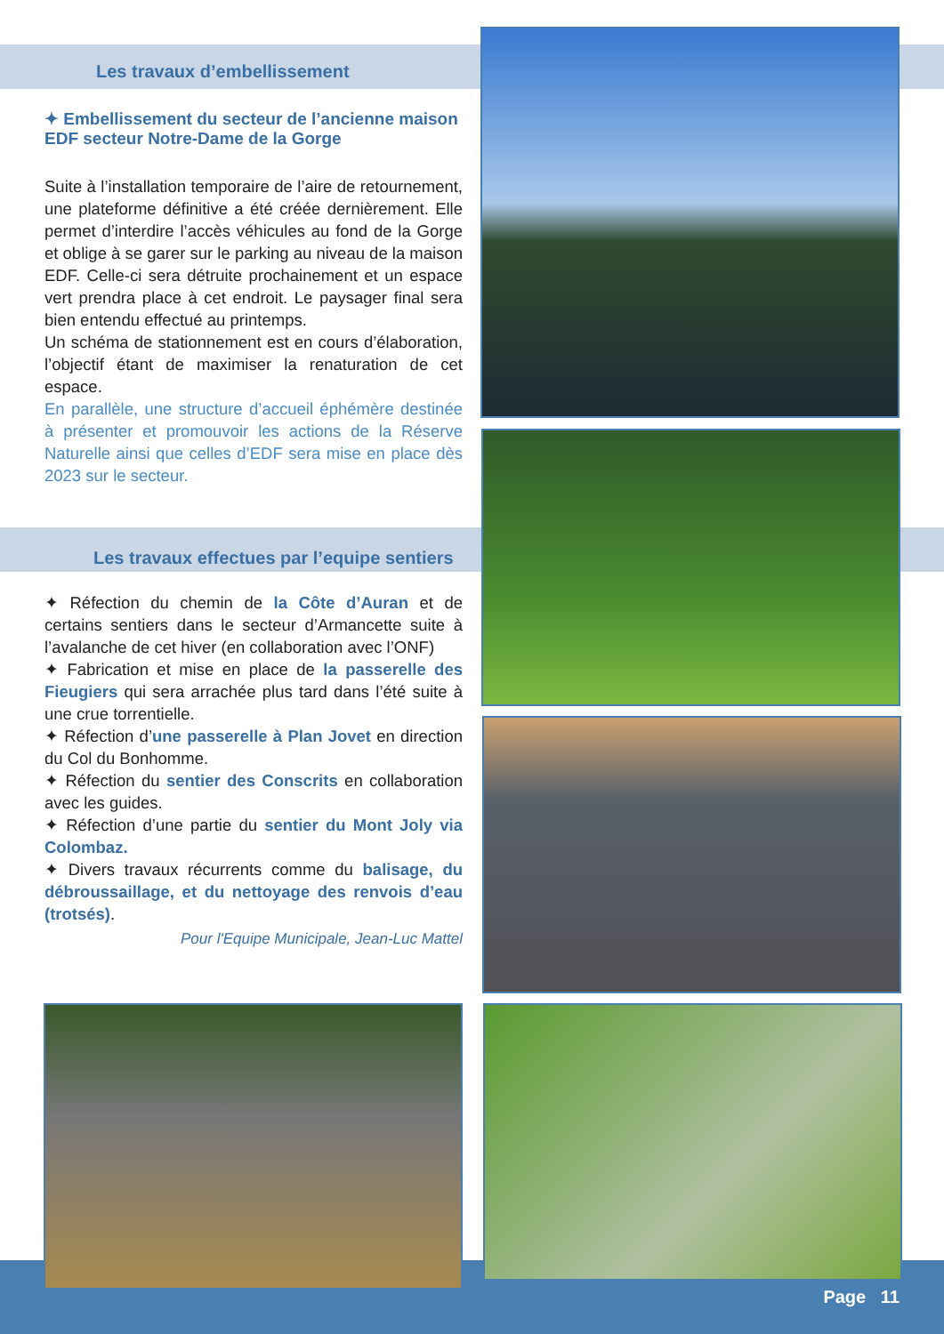Les travaux d’embellissement
✦ Embellissement du secteur de l’ancienne maison EDF secteur Notre-Dame de la Gorge
Suite à l’installation temporaire de l’aire de retournement, une plateforme définitive a été créée dernièrement. Elle permet d’interdire l’accès véhicules au fond de la Gorge et oblige à se garer sur le parking au niveau de la maison EDF. Celle-ci sera détruite prochainement et un espace vert prendra place à cet endroit. Le paysager final sera bien entendu effectué au printemps.
Un schéma de stationnement est en cours d’élaboration, l’objectif étant de maximiser la renaturation de cet espace.
En parallèle, une structure d’accueil éphémère destinée à présenter et promouvoir les actions de la Réserve Naturelle ainsi que celles d’EDF sera mise en place dès 2023 sur le secteur.
Les travaux effectues par l’equipe sentiers
✦ Réfection du chemin de la Côte d’Auran et de certains sentiers dans le secteur d’Armancette suite à l’avalanche de cet hiver (en collaboration avec l’ONF)
✦ Fabrication et mise en place de la passerelle des Fieugiers qui sera arrachée plus tard dans l’été suite à une crue torrentielle.
✦ Réfection d’une passerelle à Plan Jovet en direction du Col du Bonhomme.
✦ Réfection du sentier des Conscrits en collaboration avec les guides.
✦ Réfection d’une partie du sentier du Mont Joly via Colombaz.
✦ Divers travaux récurrents comme du balisage, du débroussaillage, et du nettoyage des renvois d’eau (trotsés).
Pour l'Equipe Municipale, Jean-Luc Mattel
Page 11